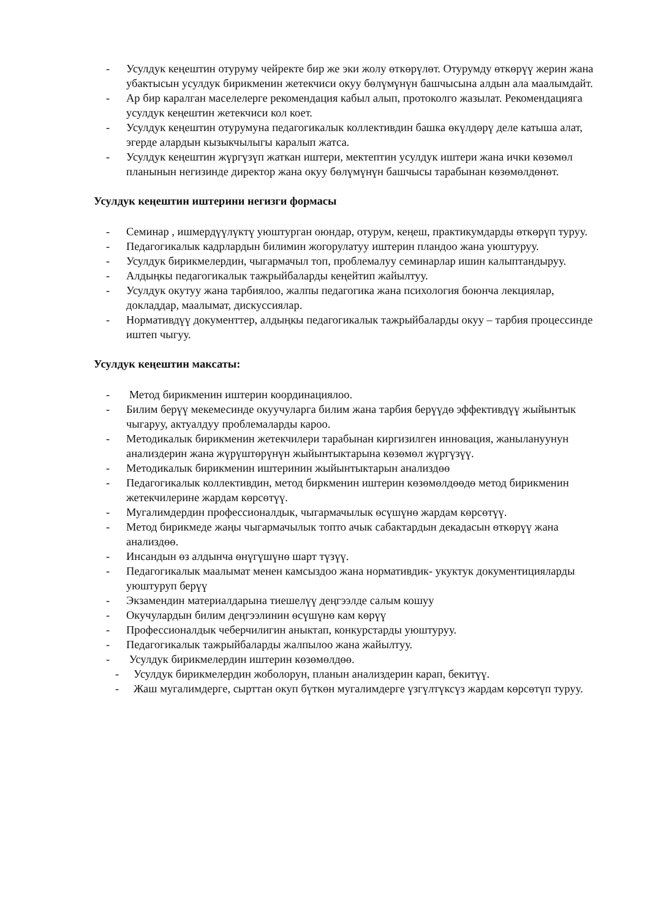- Усулдук кеңештин отуруму чейректе бир же эки жолу өткөрүлөт. Отурумду өткөрүү жерин жана убактысын усулдук бирикменин жетекчиси окуу бөлүмүнүн башчысына алдын ала маалымдайт.
- Ар бир каралган маселелерге рекомендация кабыл алып, протоколго жазылат. Рекомендацияга усулдук кеңештин жетекчиси кол коет.
- Усулдук кеңештин отурумуна педагогикалык коллективдин башка өкүлдөрү деле катыша алат, эгерде алардын кызыкчылыгы каралып жатса.
- Усулдук кеңештин жүргүзүп жаткан иштери, мектептин усулдук иштери жана ички көзөмөл планынын негизинде директор жана окуу бөлүмүнүн башчысы тарабынан көзөмөлдөнөт.
Усулдук кеңештин иштерини негизги формасы
- Семинар , ишмердүүлүктү уюштурган оюндар, отурум, кеңеш, практикумдарды өткөрүп туруу.
- Педагогикалык кадрлардын билимин жогорулатуу иштерин пландоо жана уюштуруу.
- Усулдук бирикмелердин, чыгармачыл топ, проблемалуу семинарлар ишин калыптандыруу.
- Алдыңкы педагогикалык тажрыйбаларды кеңейтип жайылтуу.
- Усулдук окутуу жана тарбиялоо, жалпы педагогика жана психология боюнча лекциялар, докладдар, маалымат, дискуссиялар.
- Нормативдүү документтер, алдыңкы педагогикалык тажрыйбаларды окуу – тарбия процессинде иштеп чыгуу.
Усулдук кеңештин максаты:
- Метод бирикменин иштерин координациялоо.
- Билим берүү мекемесинде окуучуларга билим жана тарбия берүүдө эффективдүү жыйынтык чыгаруу, актуалдуу проблемаларды кароо.
- Методикалык бирикменин жетекчилери тарабынан киргизилген инновация, жанылануунун анализдерин жана жүрүштөрүнүн жыйынтыктарына көзөмөл жүргүзүү.
- Методикалык бирикменин иштеринин жыйынтыктарын анализдөө
- Педагогикалык коллективдин, метод биркменин иштерин көзөмөлдөөдө метод бирикменин жетекчилерине жардам көрсөтүү.
- Мугалимдердин профессионалдык, чыгармачылык өсүшүнө жардам көрсөтүү.
- Метод бирикмеде жаңы чыгармачылык топто ачык сабактардын декадасын өткөрүү жана анализдөө.
- Инсандын өз алдынча өнүгүшүнө шарт түзүү.
- Педагогикалык маалымат менен камсыздоо жана нормативдик- укуктук документицияларды уюштуруп берүү
- Экзамендин материалдарына тиешелүү деңгээлде салым кошуу
- Окучулардын билим деңгээлинин өсүшүнө кам көрүү
- Профессионалдык чеберчилигин аныктап, конкурстарды уюштуруу.
- Педагогикалык тажрыйбаларды жалпылоо жана жайылтуу.
- Усулдук бирикмелердин иштерин көзөмөлдөө.
- Усулдук бирикмелердин жоболорун, планын анализдерин карап, бекитүү.
- Жаш мугалимдерге, сырттан окуп бүткөн мугалимдерге үзгүлтүксүз жардам көрсөтүп туруу.